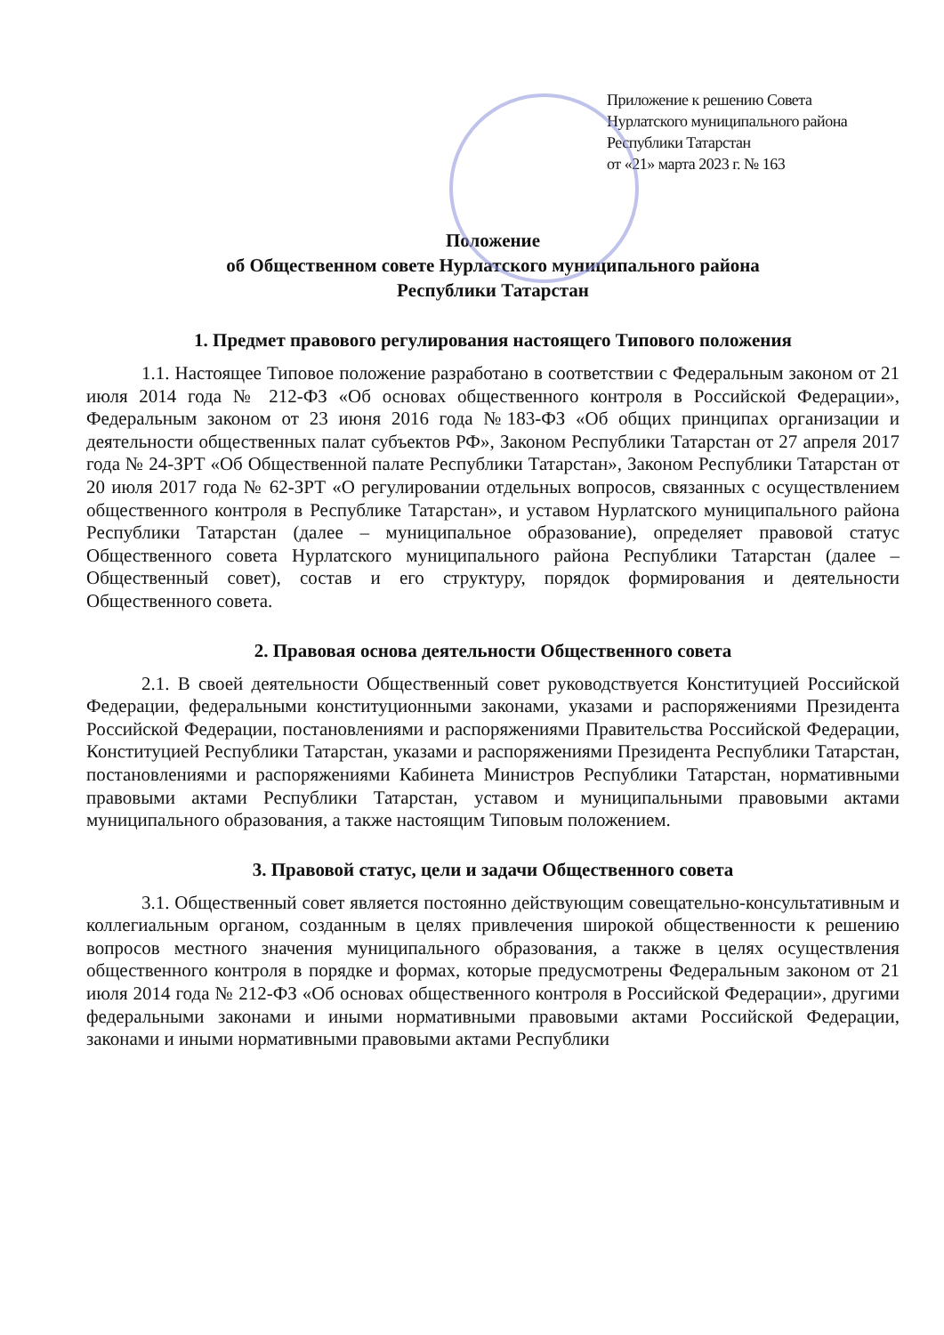Приложение к решению Совета
Нурлатского муниципального района
Республики Татарстан
от «21» марта 2023 г. № 163
Положение
об Общественном совете Нурлатского муниципального района
Республики Татарстан
1. Предмет правового регулирования настоящего Типового положения
1.1. Настоящее Типовое положение разработано в соответствии с Федеральным законом от 21 июля 2014 года № 212-ФЗ «Об основах общественного контроля в Российской Федерации», Федеральным законом от 23 июня 2016 года №183-ФЗ «Об общих принципах организации и деятельности общественных палат субъектов РФ», Законом Республики Татарстан от 27 апреля 2017 года № 24-ЗРТ «Об Общественной палате Республики Татарстан», Законом Республики Татарстан от 20 июля 2017 года № 62-ЗРТ «О регулировании отдельных вопросов, связанных с осуществлением общественного контроля в Республике Татарстан», и уставом Нурлатского муниципального района Республики Татарстан (далее – муниципальное образование), определяет правовой статус Общественного совета Нурлатского муниципального района Республики Татарстан (далее – Общественный совет), состав и его структуру, порядок формирования и деятельности Общественного совета.
2. Правовая основа деятельности Общественного совета
2.1. В своей деятельности Общественный совет руководствуется Конституцией Российской Федерации, федеральными конституционными законами, указами и распоряжениями Президента Российской Федерации, постановлениями и распоряжениями Правительства Российской Федерации, Конституцией Республики Татарстан, указами и распоряжениями Президента Республики Татарстан, постановлениями и распоряжениями Кабинета Министров Республики Татарстан, нормативными правовыми актами Республики Татарстан, уставом и муниципальными правовыми актами муниципального образования, а также настоящим Типовым положением.
3. Правовой статус, цели и задачи Общественного совета
3.1. Общественный совет является постоянно действующим совещательно-консультативным и коллегиальным органом, созданным в целях привлечения широкой общественности к решению вопросов местного значения муниципального образования, а также в целях осуществления общественного контроля в порядке и формах, которые предусмотрены Федеральным законом от 21 июля 2014 года № 212-ФЗ «Об основах общественного контроля в Российской Федерации», другими федеральными законами и иными нормативными правовыми актами Российской Федерации, законами и иными нормативными правовыми актами Республики